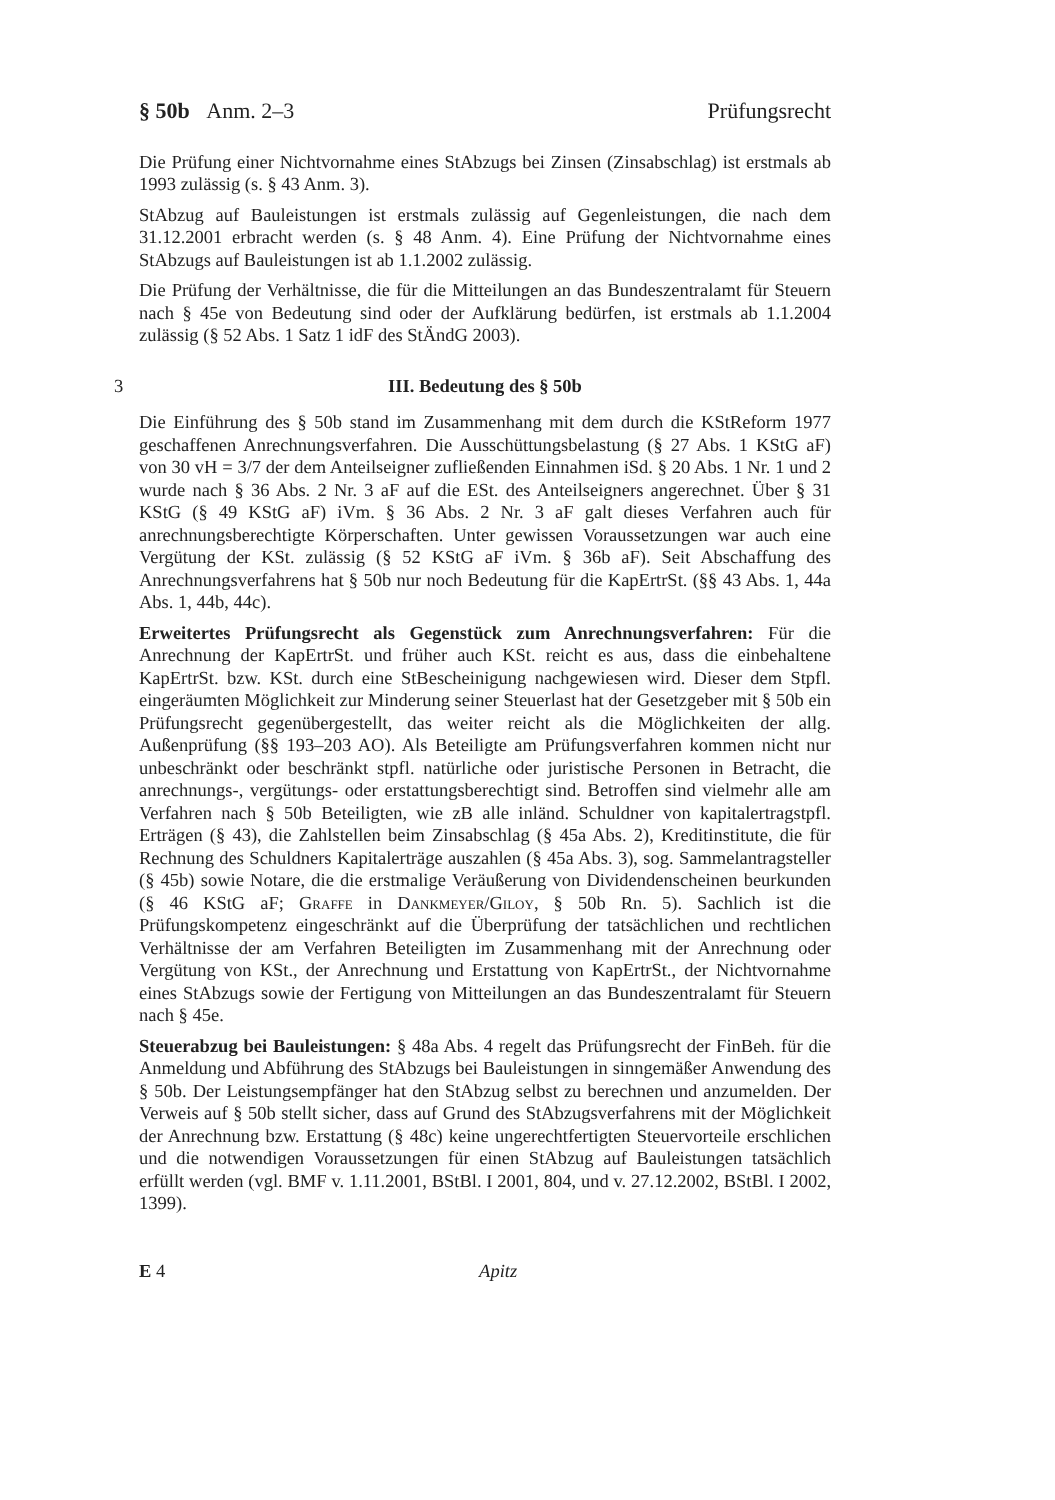§ 50b Anm. 2–3 Prüfungsrecht
Die Prüfung einer Nichtvornahme eines StAbzugs bei Zinsen (Zinsabschlag) ist erstmals ab 1993 zulässig (s. § 43 Anm. 3).
StAbzug auf Bauleistungen ist erstmals zulässig auf Gegenleistungen, die nach dem 31.12.2001 erbracht werden (s. § 48 Anm. 4). Eine Prüfung der Nichtvornahme eines StAbzugs auf Bauleistungen ist ab 1.1.2002 zulässig.
Die Prüfung der Verhältnisse, die für die Mitteilungen an das Bundeszentralamt für Steuern nach § 45e von Bedeutung sind oder der Aufklärung bedürfen, ist erstmals ab 1.1.2004 zulässig (§ 52 Abs. 1 Satz 1 idF des StÄndG 2003).
3 III. Bedeutung des § 50b
Die Einführung des § 50b stand im Zusammenhang mit dem durch die KStReform 1977 geschaffenen Anrechnungsverfahren. Die Ausschüttungsbelastung (§ 27 Abs. 1 KStG aF) von 30 vH = 3/7 der dem Anteilseigner zufließenden Einnahmen iSd. § 20 Abs. 1 Nr. 1 und 2 wurde nach § 36 Abs. 2 Nr. 3 aF auf die ESt. des Anteilseigners angerechnet. Über § 31 KStG (§ 49 KStG aF) iVm. § 36 Abs. 2 Nr. 3 aF galt dieses Verfahren auch für anrechnungsberechtigte Körperschaften. Unter gewissen Voraussetzungen war auch eine Vergütung der KSt. zulässig (§ 52 KStG aF iVm. § 36b aF). Seit Abschaffung des Anrechnungsverfahrens hat § 50b nur noch Bedeutung für die KapErtrSt. (§§ 43 Abs. 1, 44a Abs. 1, 44b, 44c).
Erweitertes Prüfungsrecht als Gegenstück zum Anrechnungsverfahren: Für die Anrechnung der KapErtrSt. und früher auch KSt. reicht es aus, dass die einbehaltene KapErtrSt. bzw. KSt. durch eine StBescheinigung nachgewiesen wird. Dieser dem Stpfl. eingeräumten Möglichkeit zur Minderung seiner Steuerlast hat der Gesetzgeber mit § 50b ein Prüfungsrecht gegenübergestellt, das weiter reicht als die Möglichkeiten der allg. Außenprüfung (§§ 193–203 AO). Als Beteiligte am Prüfungsverfahren kommen nicht nur unbeschränkt oder beschränkt stpfl. natürliche oder juristische Personen in Betracht, die anrechnungs-, vergütungs- oder erstattungsberechtigt sind. Betroffen sind vielmehr alle am Verfahren nach § 50b Beteiligten, wie zB alle inländ. Schuldner von kapitalertragstpfl. Erträgen (§ 43), die Zahlstellen beim Zinsabschlag (§ 45a Abs. 2), Kreditinstitute, die für Rechnung des Schuldners Kapitalerträge auszahlen (§ 45a Abs. 3), sog. Sammelantragsteller (§ 45b) sowie Notare, die die erstmalige Veräußerung von Dividendenscheinen beurkunden (§ 46 KStG aF; Graffe in Dankmeyer/Giloy, § 50b Rn. 5). Sachlich ist die Prüfungskompetenz eingeschränkt auf die Überprüfung der tatsächlichen und rechtlichen Verhältnisse der am Verfahren Beteiligten im Zusammenhang mit der Anrechnung oder Vergütung von KSt., der Anrechnung und Erstattung von KapErtrSt., der Nichtvornahme eines StAbzugs sowie der Fertigung von Mitteilungen an das Bundeszentralamt für Steuern nach § 45e.
Steuerabzug bei Bauleistungen: § 48a Abs. 4 regelt das Prüfungsrecht der FinBeh. für die Anmeldung und Abführung des StAbzugs bei Bauleistungen in sinngemäßer Anwendung des § 50b. Der Leistungsempfänger hat den StAbzug selbst zu berechnen und anzumelden. Der Verweis auf § 50b stellt sicher, dass auf Grund des StAbzugsverfahrens mit der Möglichkeit der Anrechnung bzw. Erstattung (§ 48c) keine ungerechtfertigten Steuervorteile erschlichen und die notwendigen Voraussetzungen für einen StAbzug auf Bauleistungen tatsächlich erfüllt werden (vgl. BMF v. 1.11.2001, BStBl. I 2001, 804, und v. 27.12.2002, BStBl. I 2002, 1399).
E 4 Apitz